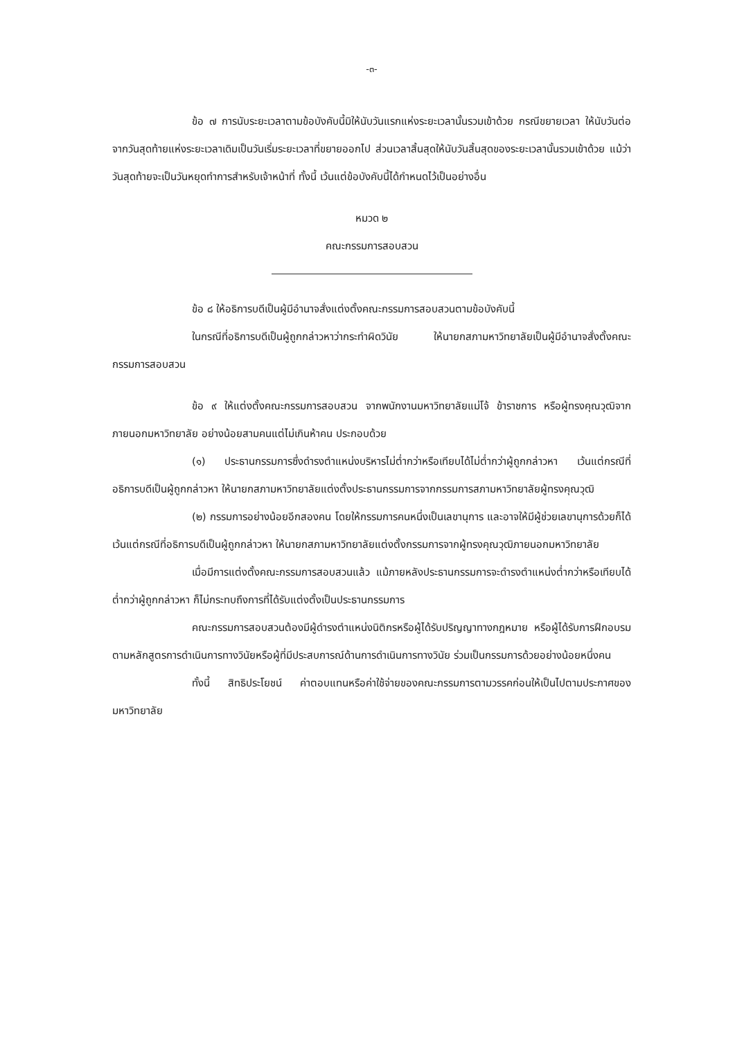-๓-
ข้อ ๗ การนับระยะเวลาตามข้อบังคับนี้มิให้นับวันแรกแห่งระยะเวลานั้นรวมเข้าด้วย กรณีขยายเวลา ให้นับวันต่อจากวันสุดท้ายแห่งระยะเวลาเดิมเป็นวันเริ่มระยะเวลาที่ขยายออกไป ส่วนเวลาสิ้นสุดให้นับวันสิ้นสุดของระยะเวลานั้นรวมเข้าด้วย แม้ว่าวันสุดท้ายจะเป็นวันหยุดทำการสำหรับเจ้าหน้าที่ ทั้งนี้ เว้นแต่ข้อบังคับนี้ได้กำหนดไว้เป็นอย่างอื่น
หมวด ๒
คณะกรรมการสอบสวน
ข้อ ๘ ให้อธิการบดีเป็นผู้มีอำนาจสั่งแต่งตั้งคณะกรรมการสอบสวนตามข้อบังคับนี้
ในกรณีที่อธิการบดีเป็นผู้ถูกกล่าวหาว่ากระทำผิดวินัย ให้นายกสภามหาวิทยาลัยเป็นผู้มีอำนาจสั่งตั้งคณะกรรมการสอบสวน
ข้อ ๙ ให้แต่งตั้งคณะกรรมการสอบสวน จากพนักงานมหาวิทยาลัยแม่โจ้ ข้าราชการ หรือผู้ทรงคุณวุฒิจากภายนอกมหาวิทยาลัย อย่างน้อยสามคนแต่ไม่เกินห้าคน ประกอบด้วย
(๑) ประธานกรรมการซึ่งดำรงตำแหน่งบริหารไม่ต่ำกว่าหรือเทียบได้ไม่ต่ำกว่าผู้ถูกกล่าวหา เว้นแต่กรณีที่อธิการบดีเป็นผู้ถูกกล่าวหา ให้นายกสภามหาวิทยาลัยแต่งตั้งประธานกรรมการจากกรรมการสภามหาวิทยาลัยผู้ทรงคุณวุฒิ
(๒) กรรมการอย่างน้อยอีกสองคน โดยให้กรรมการคนหนึ่งเป็นเลขานุการ และอาจให้มีผู้ช่วยเลขานุการด้วยก็ได้ เว้นแต่กรณีที่อธิการบดีเป็นผู้ถูกกล่าวหา ให้นายกสภามหาวิทยาลัยแต่งตั้งกรรมการจากผู้ทรงคุณวุฒิภายนอกมหาวิทยาลัย
เมื่อมีการแต่งตั้งคณะกรรมการสอบสวนแล้ว แม้ภายหลังประธานกรรมการจะดำรงตำแหน่งต่ำกว่าหรือเทียบได้ต่ำกว่าผู้ถูกกล่าวหา ก็ไม่กระทบถึงการที่ได้รับแต่งตั้งเป็นประธานกรรมการ
คณะกรรมการสอบสวนต้องมีผู้ดำรงตำแหน่งนิติกรหรือผู้ได้รับปริญญาทางกฎหมาย หรือผู้ได้รับการฝึกอบรมตามหลักสูตรการดำเนินการทางวินัยหรือผู้ที่มีประสบการณ์ด้านการดำเนินการทางวินัย ร่วมเป็นกรรมการด้วยอย่างน้อยหนึ่งคน
ทั้งนี้ สิทธิประโยชน์ ค่าตอบแทนหรือค่าใช้จ่ายของคณะกรรมการตามวรรคก่อนให้เป็นไปตามประกาศของมหาวิทยาลัย